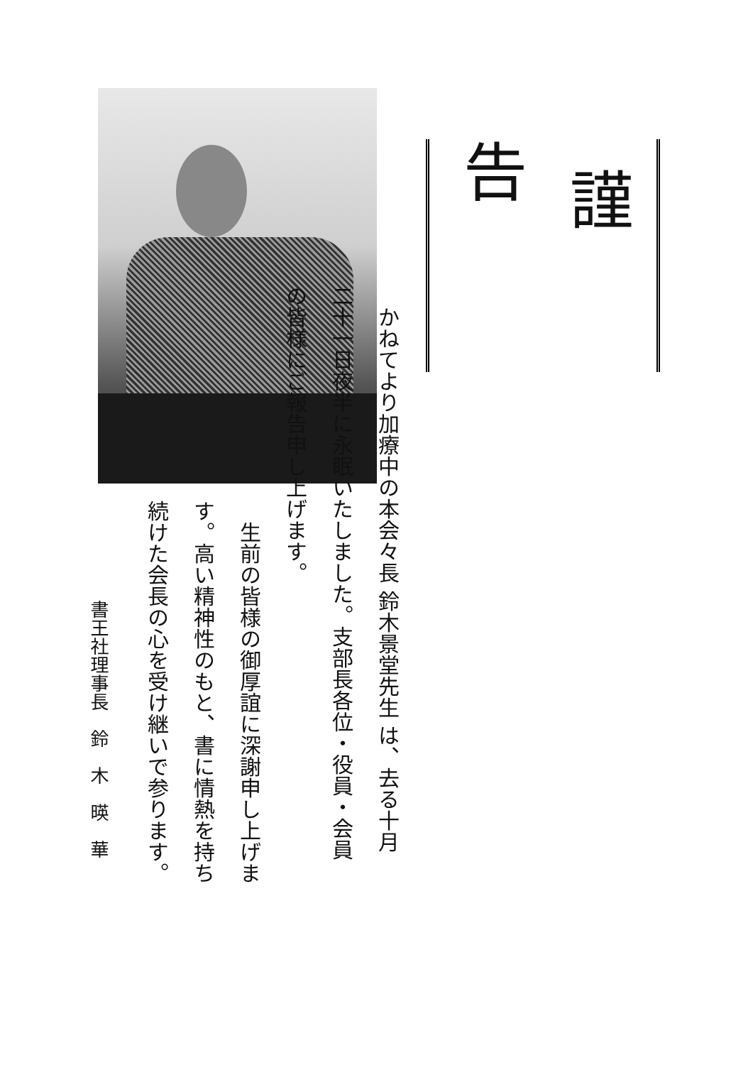謹告
かねてより加療中の本会々長 鈴木景堂先生 は、去る十月
二十一日夜半に永眠いたしました。支部長各位・役員・会員
の皆様にご報告申し上げます。
生前の皆様の御厚誼に深謝申し上げま
す。高い精神性のもと、書に情熱を持ち
続けた会長の心を受け継いで参ります。
書王社理事長　鈴　木　暎　華